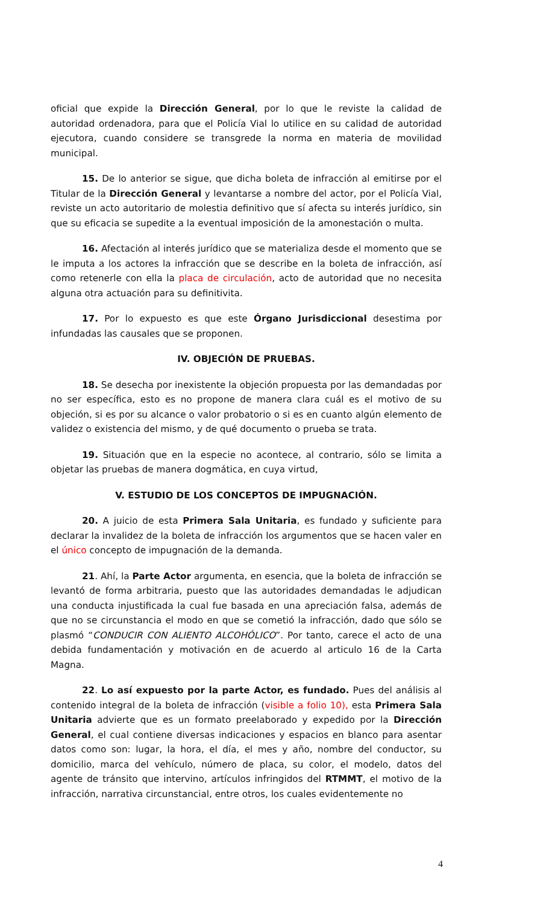oficial que expide la Dirección General, por lo que le reviste la calidad de autoridad ordenadora, para que el Policía Vial lo utilice en su calidad de autoridad ejecutora, cuando considere se transgrede la norma en materia de movilidad municipal.
15. De lo anterior se sigue, que dicha boleta de infracción al emitirse por el Titular de la Dirección General y levantarse a nombre del actor, por el Policía Vial, reviste un acto autoritario de molestia definitivo que sí afecta su interés jurídico, sin que su eficacia se supedite a la eventual imposición de la amonestación o multa.
16. Afectación al interés jurídico que se materializa desde el momento que se le imputa a los actores la infracción que se describe en la boleta de infracción, así como retenerle con ella la placa de circulación, acto de autoridad que no necesita alguna otra actuación para su definitivita.
17. Por lo expuesto es que este Órgano Jurisdiccional desestima por infundadas las causales que se proponen.
IV. OBJECIÓN DE PRUEBAS.
18. Se desecha por inexistente la objeción propuesta por las demandadas por no ser específica, esto es no propone de manera clara cuál es el motivo de su objeción, si es por su alcance o valor probatorio o si es en cuanto algún elemento de validez o existencia del mismo, y de qué documento o prueba se trata.
19. Situación que en la especie no acontece, al contrario, sólo se limita a objetar las pruebas de manera dogmática, en cuya virtud,
V. ESTUDIO DE LOS CONCEPTOS DE IMPUGNACIÓN.
20. A juicio de esta Primera Sala Unitaria, es fundado y suficiente para declarar la invalidez de la boleta de infracción los argumentos que se hacen valer en el único concepto de impugnación de la demanda.
21. Ahí, la Parte Actor argumenta, en esencia, que la boleta de infracción se levantó de forma arbitraria, puesto que las autoridades demandadas le adjudican una conducta injustificada la cual fue basada en una apreciación falsa, además de que no se circunstancia el modo en que se cometió la infracción, dado que sólo se plasmó “CONDUCIR CON ALIENTO ALCOHÓLICO”. Por tanto, carece el acto de una debida fundamentación y motivación en de acuerdo al articulo 16 de la Carta Magna.
22. Lo así expuesto por la parte Actor, es fundado. Pues del análisis al contenido integral de la boleta de infracción (visible a folio 10), esta Primera Sala Unitaria advierte que es un formato preelaborado y expedido por la Dirección General, el cual contiene diversas indicaciones y espacios en blanco para asentar datos como son: lugar, la hora, el día, el mes y año, nombre del conductor, su domicilio, marca del vehículo, número de placa, su color, el modelo, datos del agente de tránsito que intervino, artículos infringidos del RTMMT, el motivo de la infracción, narrativa circunstancial, entre otros, los cuales evidentemente no
4